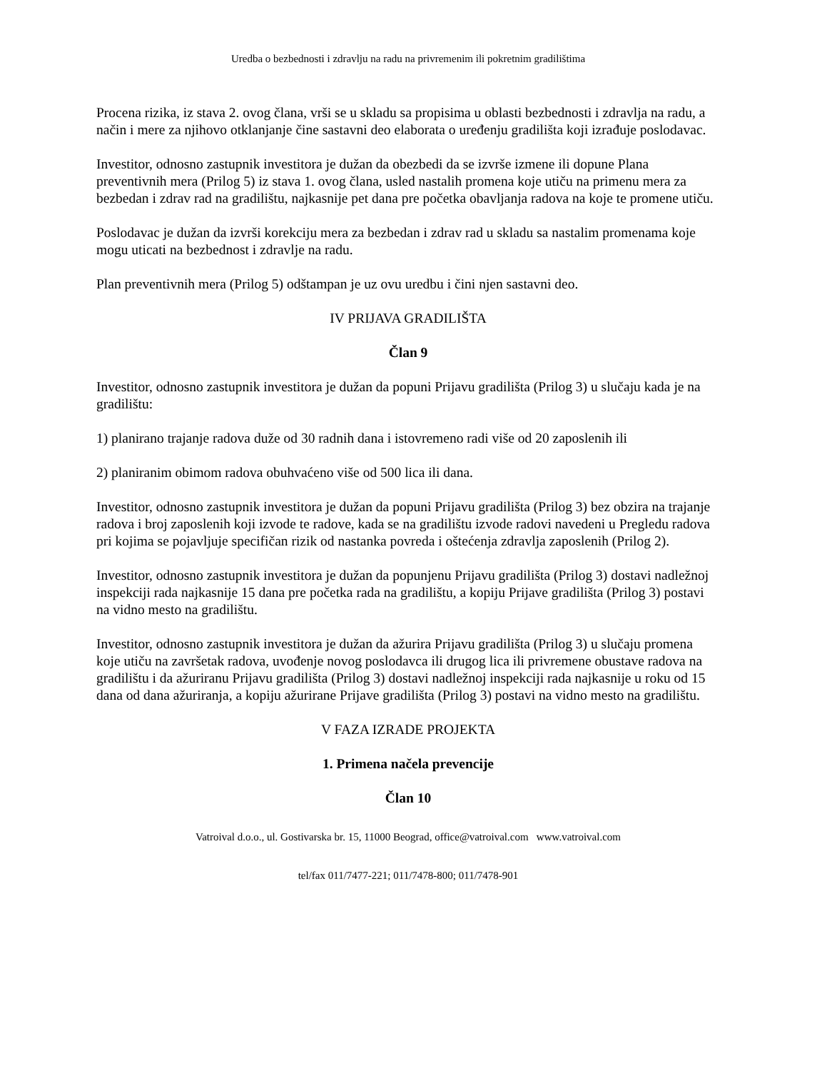Uredba o bezbednosti i zdravlju na radu na privremenim ili pokretnim gradilištima
Procena rizika, iz stava 2. ovog člana, vrši se u skladu sa propisima u oblasti bezbednosti i zdravlja na radu, a način i mere za njihovo otklanjanje čine sastavni deo elaborata o uređenju gradilišta koji izrađuje poslodavac.
Investitor, odnosno zastupnik investitora je dužan da obezbedi da se izvrše izmene ili dopune Plana preventivnih mera (Prilog 5) iz stava 1. ovog člana, usled nastalih promena koje utiču na primenu mera za bezbedan i zdrav rad na gradilištu, najkasnije pet dana pre početka obavljanja radova na koje te promene utiču.
Poslodavac je dužan da izvrši korekciju mera za bezbedan i zdrav rad u skladu sa nastalim promenama koje mogu uticati na bezbednost i zdravlje na radu.
Plan preventivnih mera (Prilog 5) odštampan je uz ovu uredbu i čini njen sastavni deo.
IV PRIJAVA GRADILIŠTA
Član 9
Investitor, odnosno zastupnik investitora je dužan da popuni Prijavu gradilišta (Prilog 3) u slučaju kada je na gradilištu:
1) planirano trajanje radova duže od 30 radnih dana i istovremeno radi više od 20 zaposlenih ili
2) planiranim obimom radova obuhvaćeno više od 500 lica ili dana.
Investitor, odnosno zastupnik investitora je dužan da popuni Prijavu gradilišta (Prilog 3) bez obzira na trajanje radova i broj zaposlenih koji izvode te radove, kada se na gradilištu izvode radovi navedeni u Pregledu radova pri kojima se pojavljuje specifičan rizik od nastanka povreda i oštećenja zdravlja zaposlenih (Prilog 2).
Investitor, odnosno zastupnik investitora je dužan da popunjenu Prijavu gradilišta (Prilog 3) dostavi nadležnoj inspekciji rada najkasnije 15 dana pre početka rada na gradilištu, a kopiju Prijave gradilišta (Prilog 3) postavi na vidno mesto na gradilištu.
Investitor, odnosno zastupnik investitora je dužan da ažurira Prijavu gradilišta (Prilog 3) u slučaju promena koje utiču na završetak radova, uvođenje novog poslodavca ili drugog lica ili privremene obustave radova na gradilištu i da ažuriranu Prijavu gradilišta (Prilog 3) dostavi nadležnoj inspekciji rada najkasnije u roku od 15 dana od dana ažuriranja, a kopiju ažurirane Prijave gradilišta (Prilog 3) postavi na vidno mesto na gradilištu.
V FAZA IZRADE PROJEKTA
1. Primena načela prevencije
Član 10
Vatroival d.o.o., ul. Gostivarska br. 15, 11000 Beograd, office@vatroival.com www.vatroival.com
tel/fax 011/7477-221; 011/7478-800; 011/7478-901